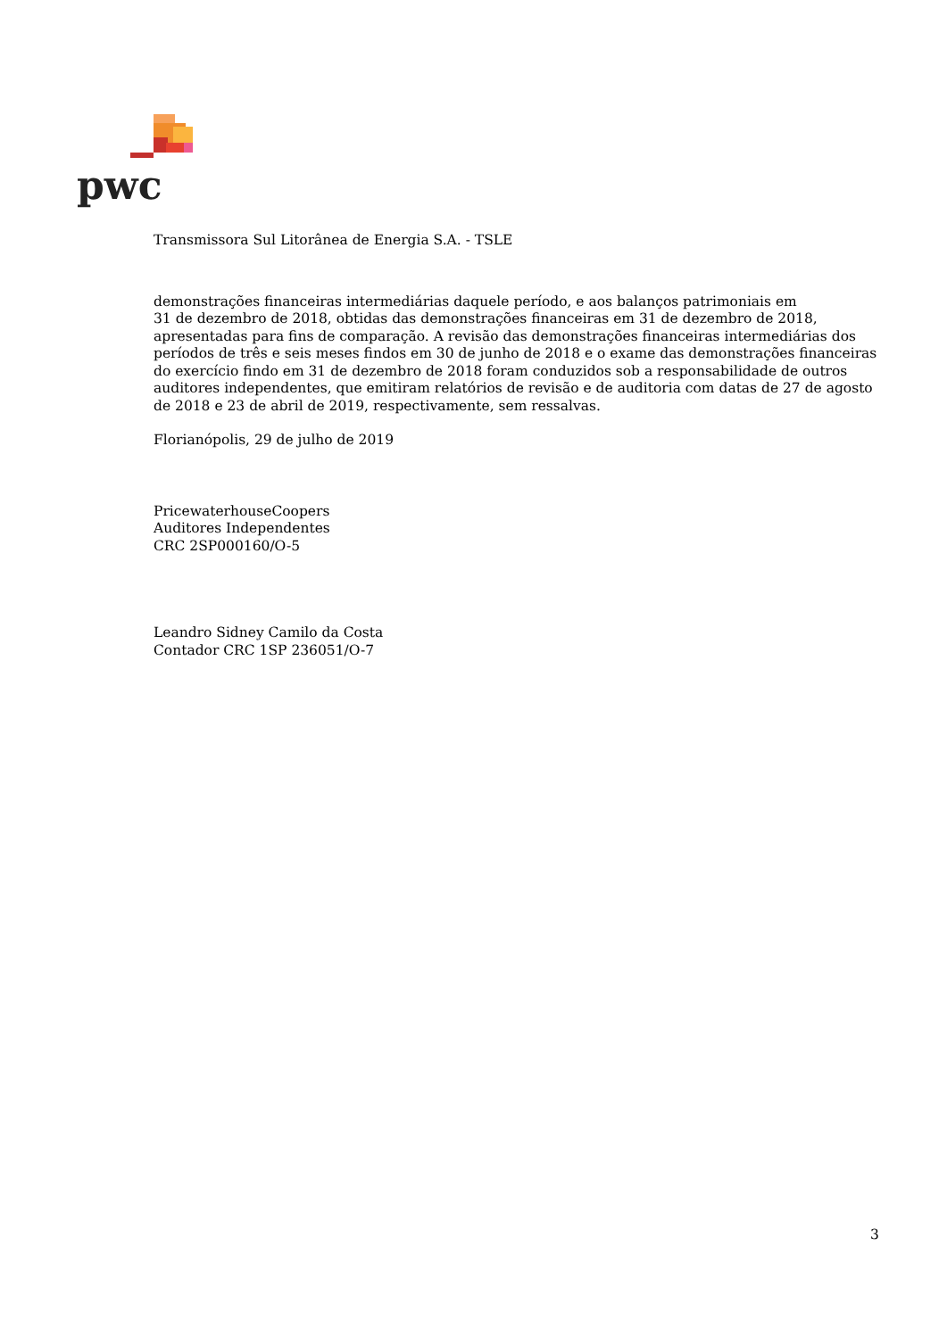pwc
Transmissora Sul Litorânea de Energia S.A. - TSLE
demonstrações financeiras intermediárias daquele período, e aos balanços patrimoniais em
31 de dezembro de 2018, obtidas das demonstrações financeiras em 31 de dezembro de 2018, apresentadas para fins de comparação. A revisão das demonstrações financeiras intermediárias dos períodos de três e seis meses findos em 30 de junho de 2018 e o exame das demonstrações financeiras do exercício findo em 31 de dezembro de 2018 foram conduzidos sob a responsabilidade de outros auditores independentes, que emitiram relatórios de revisão e de auditoria com datas de 27 de agosto de 2018 e 23 de abril de 2019, respectivamente, sem ressalvas.
Florianópolis, 29 de julho de 2019
PricewaterhouseCoopers
Auditores Independentes
CRC 2SP000160/O-5
Leandro Sidney Camilo da Costa
Contador CRC 1SP 236051/O-7
3